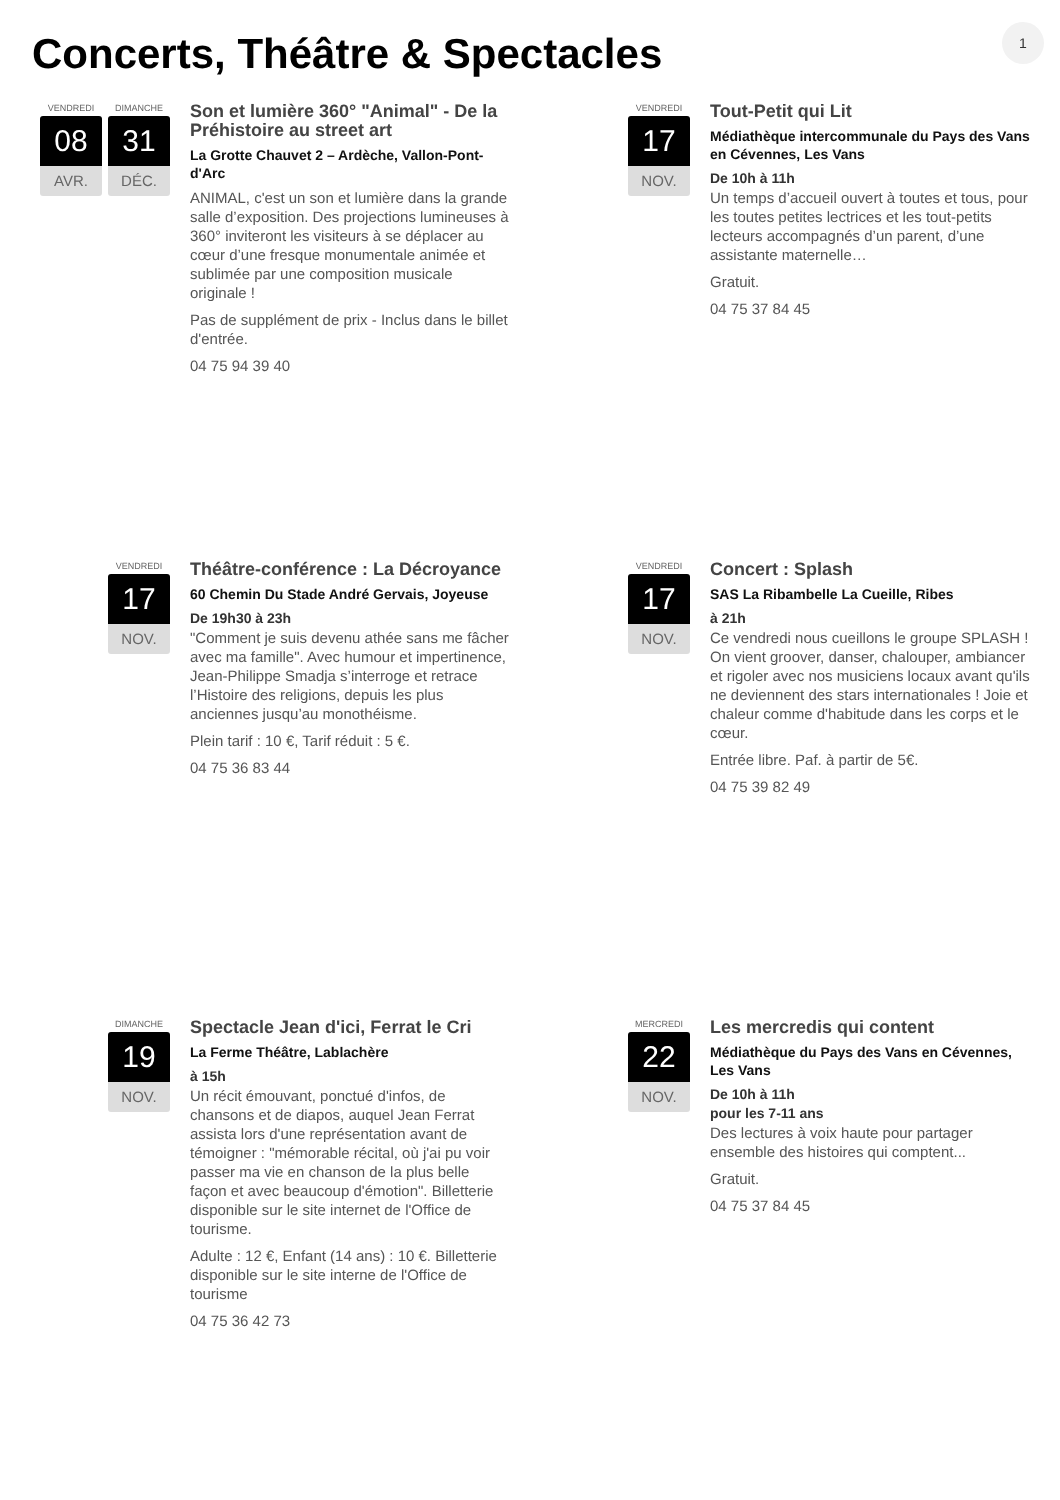Concerts, Théâtre & Spectacles 1
VENDREDI
08
AVR.
DIMANCHE
31
DÉC.
Son et lumière 360° "Animal" - De la Préhistoire au street art
La Grotte Chauvet 2 – Ardèche, Vallon-Pont-d'Arc
ANIMAL, c'est un son et lumière dans la grande salle d’exposition. Des projections lumineuses à 360° inviteront les visiteurs à se déplacer au cœur d’une fresque monumentale animée et sublimée par une composition musicale originale !
Pas de supplément de prix - Inclus dans le billet d'entrée.
04 75 94 39 40
VENDREDI
17
NOV.
Tout-Petit qui Lit
Médiathèque intercommunale du Pays des Vans en Cévennes, Les Vans
De 10h à 11h
Un temps d’accueil ouvert à toutes et tous, pour les toutes petites lectrices et les tout-petits lecteurs accompagnés d’un parent, d’une assistante maternelle…
Gratuit.
04 75 37 84 45
VENDREDI
17
NOV.
Théâtre-conférence : La Décroyance
60 Chemin Du Stade André Gervais, Joyeuse
De 19h30 à 23h
"Comment je suis devenu athée sans me fâcher avec ma famille". Avec humour et impertinence, Jean-Philippe Smadja s’interroge et retrace l’Histoire des religions, depuis les plus anciennes jusqu’au monothéisme.
Plein tarif : 10 €, Tarif réduit : 5 €.
04 75 36 83 44
VENDREDI
17
NOV.
Concert : Splash
SAS La Ribambelle La Cueille, Ribes
à 21h
Ce vendredi nous cueillons le groupe SPLASH ! On vient groover, danser, chalouper, ambiancer et rigoler avec nos musiciens locaux avant qu'ils ne deviennent des stars internationales ! Joie et chaleur comme d'habitude dans les corps et le cœur.
Entrée libre. Paf. à partir de 5€.
04 75 39 82 49
DIMANCHE
19
NOV.
Spectacle Jean d'ici, Ferrat le Cri
La Ferme Théâtre, Lablachère
à 15h
Un récit émouvant, ponctué d'infos, de chansons et de diapos, auquel Jean Ferrat assista lors d'une représentation avant de témoigner : "mémorable récital, où j'ai pu voir passer ma vie en chanson de la plus belle façon et avec beaucoup d'émotion". Billetterie disponible sur le site internet de l'Office de tourisme.
Adulte : 12 €, Enfant (14 ans) : 10 €. Billetterie disponible sur le site interne de l'Office de tourisme
04 75 36 42 73
MERCREDI
22
NOV.
Les mercredis qui content
Médiathèque du Pays des Vans en Cévennes, Les Vans
De 10h à 11h
pour les 7-11 ans
Des lectures à voix haute pour partager ensemble des histoires qui comptent...
Gratuit.
04 75 37 84 45